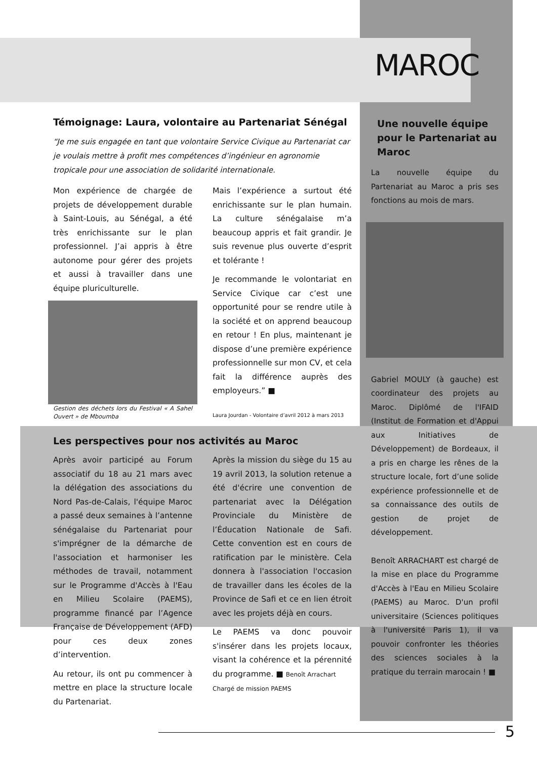MAROC
Témoignage: Laura, volontaire au Partenariat Sénégal
“Je me suis engagée en tant que volontaire Service Civique au Partenariat car je voulais mettre à profit mes compétences d’ingénieur en agronomie tropicale pour une association de solidarité internationale.
Mon expérience de chargée de projets de développement durable à Saint-Louis, au Sénégal, a été très enrichissante sur le plan professionnel. J’ai appris à être autonome pour gérer des projets et aussi à travailler dans une équipe pluriculturelle.
Gestion des déchets lors du Festival « A Sahel Ouvert » de Mboumba
Mais l’expérience a surtout été enrichissante sur le plan humain. La culture sénégalaise m’a beaucoup appris et fait grandir. Je suis revenue plus ouverte d’esprit et tolérante !
Je recommande le volontariat en Service Civique car c’est une opportunité pour se rendre utile à la société et on apprend beaucoup en retour ! En plus, maintenant je dispose d’une première expérience professionnelle sur mon CV, et cela fait la différence auprès des employeurs.” ■
Laura Jourdan - Volontaire d’avril 2012 à mars 2013
Les perspectives pour nos activités au Maroc
Après avoir participé au Forum associatif du 18 au 21 mars avec la délégation des associations du Nord Pas-de-Calais, l'équipe Maroc a passé deux semaines à l’antenne sénégalaise du Partenariat pour s'imprégner de la démarche de l'association et harmoniser les méthodes de travail, notamment sur le Programme d'Accès à l'Eau en Milieu Scolaire (PAEMS), programme financé par l’Agence Française de Développement (AFD) pour ces deux zones d’intervention.
Au retour, ils ont pu commencer à mettre en place la structure locale du Partenariat.
Après la mission du siège du 15 au 19 avril 2013, la solution retenue a été d'écrire une convention de partenariat avec la Délégation Provinciale du Ministère de l’Éducation Nationale de Safi. Cette convention est en cours de ratification par le ministère. Cela donnera à l'association l'occasion de travailler dans les écoles de la Province de Safi et ce en lien étroit avec les projets déjà en cours.
Le PAEMS va donc pouvoir s'insérer dans les projets locaux, visant la cohérence et la pérennité du programme. ■ Benoît Arrachart
Chargé de mission PAEMS
Une nouvelle équipe pour le Partenariat au Maroc
La nouvelle équipe du Partenariat au Maroc a pris ses fonctions au mois de mars.
Gabriel MOULY (à gauche) est coordinateur des projets au Maroc. Diplômé de l'IFAID (Institut de Formation et d'Appui aux Initiatives de Développement) de Bordeaux, il a pris en charge les rênes de la structure locale, fort d’une solide expérience professionnelle et de sa connaissance des outils de gestion de projet de développement.
Benoît ARRACHART est chargé de la mise en place du Programme d'Accès à l'Eau en Milieu Scolaire (PAEMS) au Maroc. D'un profil universitaire (Sciences politiques à l'université Paris 1), il va pouvoir confronter les théories des sciences sociales à la pratique du terrain marocain ! ■
5